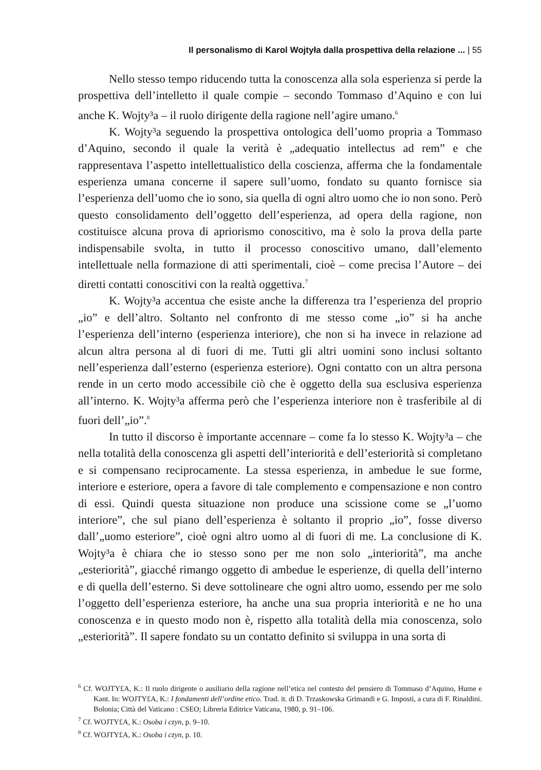Il personalismo di Karol Wojtyła dalla prospettiva della relazione ... | 55
Nello stesso tempo riducendo tutta la conoscenza alla sola esperienza si perde la prospettiva dell’intelletto il quale compie – secondo Tommaso d’Aquino e con lui anche K. Wojty³a – il ruolo dirigente della ragione nell’agire umano.<sup>6</sup>
K. Wojty³a seguendo la prospettiva ontologica dell’uomo propria a Tommaso d’Aquino, secondo il quale la verità è „adequatio intellectus ad rem” e che rappresentava l’aspetto intellettualistico della coscienza, afferma che la fondamentale esperienza umana concerne il sapere sull’uomo, fondato su quanto fornisce sia l’esperienza dell’uomo che io sono, sia quella di ogni altro uomo che io non sono. Però questo consolidamento dell’oggetto dell’esperienza, ad opera della ragione, non costituisce alcuna prova di apriorismo conoscitivo, ma è solo la prova della parte indispensabile svolta, in tutto il processo conoscitivo umano, dall’elemento intellettuale nella formazione di atti sperimentali, cioè – come precisa l’Autore – dei diretti contatti conoscitivi con la realtà oggettiva.<sup>7</sup>
K. Wojty³a accentua che esiste anche la differenza tra l’esperienza del proprio „io” e dell’altro. Soltanto nel confronto di me stesso come „io” si ha anche l’esperienza dell’interno (esperienza interiore), che non si ha invece in relazione ad alcun altra persona al di fuori di me. Tutti gli altri uomini sono inclusi soltanto nell’esperienza dall’esterno (esperienza esteriore). Ogni contatto con un altra persona rende in un certo modo accessibile ciò che è oggetto della sua esclusiva esperienza all’interno. K. Wojty³a afferma però che l’esperienza interiore non è trasferibile al di fuori dell’„io”.<sup>8</sup>
In tutto il discorso è importante accennare – come fa lo stesso K. Wojty³a – che nella totalità della conoscenza gli aspetti dell’interiorità e dell’esteriorità si completano e si compensano reciprocamente. La stessa esperienza, in ambedue le sue forme, interiore e esteriore, opera a favore di tale complemento e compensazione e non contro di essi. Quindi questa situazione non produce una scissione come se „l’uomo interiore”, che sul piano dell’esperienza è soltanto il proprio „io”, fosse diverso dall’„uomo esteriore”, cioè ogni altro uomo al di fuori di me. La conclusione di K. Wojty³a è chiara che io stesso sono per me non solo „interiorità”, ma anche „esteriorità”, giacché rimango oggetto di ambedue le esperienze, di quella dell’interno e di quella dell’esterno. Si deve sottolineare che ogni altro uomo, essendo per me solo l’oggetto dell’esperienza esteriore, ha anche una sua propria interiorità e ne ho una conoscenza e in questo modo non è, rispetto alla totalità della mia conoscenza, solo „esteriorità”. Il sapere fondato su un contatto definito si sviluppa in una sorta di
<sup>6</sup> Cf. WOJTY£A, K.: Il ruolo dirigente o ausiliario della ragione nell’etica nel contesto del pensiero di Tommaso d’Aquino, Hume e Kant. In: WOJTY£A, K.: I fondamenti dell’ordine etico. Trad. it. di D. Trzaskowska Grimandi e G. Imposti, a cura di F. Rinaldini. Bolonia; Città del Vaticano : CSEO; Libreria Editrice Vaticana, 1980, p. 91–106.
<sup>7</sup> Cf. WOJTY£A, K.: Osoba i czyn, p. 9–10.
<sup>8</sup> Cf. WOJTY£A, K.: Osoba i czyn, p. 10.